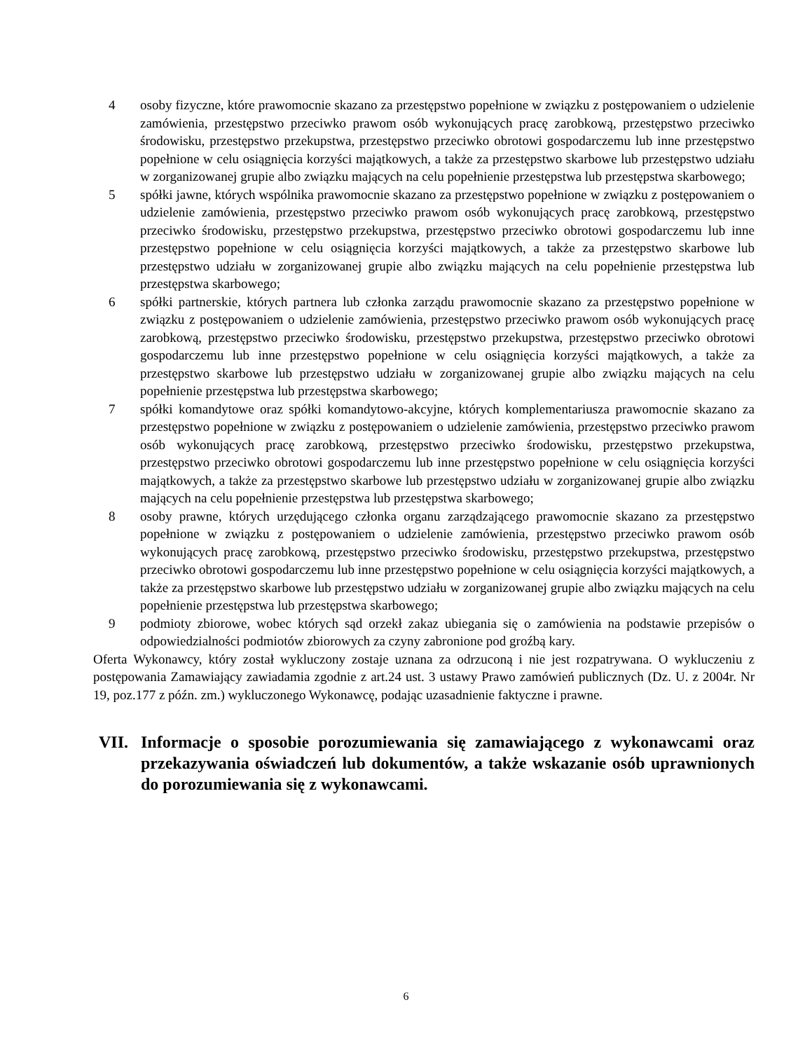4 osoby fizyczne, które prawomocnie skazano za przestępstwo popełnione w związku z postępowaniem o udzielenie zamówienia, przestępstwo przeciwko prawom osób wykonujących pracę zarobkową, przestępstwo przeciwko środowisku, przestępstwo przekupstwa, przestępstwo przeciwko obrotowi gospodarczemu lub inne przestępstwo popełnione w celu osiągnięcia korzyści majątkowych, a także za przestępstwo skarbowe lub przestępstwo udziału w zorganizowanej grupie albo związku mających na celu popełnienie przestępstwa lub przestępstwa skarbowego;
5 spółki jawne, których wspólnika prawomocnie skazano za przestępstwo popełnione w związku z postępowaniem o udzielenie zamówienia, przestępstwo przeciwko prawom osób wykonujących pracę zarobkową, przestępstwo przeciwko środowisku, przestępstwo przekupstwa, przestępstwo przeciwko obrotowi gospodarczemu lub inne przestępstwo popełnione w celu osiągnięcia korzyści majątkowych, a także za przestępstwo skarbowe lub przestępstwo udziału w zorganizowanej grupie albo związku mających na celu popełnienie przestępstwa lub przestępstwa skarbowego;
6 spółki partnerskie, których partnera lub członka zarządu prawomocnie skazano za przestępstwo popełnione w związku z postępowaniem o udzielenie zamówienia, przestępstwo przeciwko prawom osób wykonujących pracę zarobkową, przestępstwo przeciwko środowisku, przestępstwo przekupstwa, przestępstwo przeciwko obrotowi gospodarczemu lub inne przestępstwo popełnione w celu osiągnięcia korzyści majątkowych, a także za przestępstwo skarbowe lub przestępstwo udziału w zorganizowanej grupie albo związku mających na celu popełnienie przestępstwa lub przestępstwa skarbowego;
7 spółki komandytowe oraz spółki komandytowo-akcyjne, których komplementariusza prawomocnie skazano za przestępstwo popełnione w związku z postępowaniem o udzielenie zamówienia, przestępstwo przeciwko prawom osób wykonujących pracę zarobkową, przestępstwo przeciwko środowisku, przestępstwo przekupstwa, przestępstwo przeciwko obrotowi gospodarczemu lub inne przestępstwo popełnione w celu osiągnięcia korzyści majątkowych, a także za przestępstwo skarbowe lub przestępstwo udziału w zorganizowanej grupie albo związku mających na celu popełnienie przestępstwa lub przestępstwa skarbowego;
8 osoby prawne, których urzędującego członka organu zarządzającego prawomocnie skazano za przestępstwo popełnione w związku z postępowaniem o udzielenie zamówienia, przestępstwo przeciwko prawom osób wykonujących pracę zarobkową, przestępstwo przeciwko środowisku, przestępstwo przekupstwa, przestępstwo przeciwko obrotowi gospodarczemu lub inne przestępstwo popełnione w celu osiągnięcia korzyści majątkowych, a także za przestępstwo skarbowe lub przestępstwo udziału w zorganizowanej grupie albo związku mających na celu popełnienie przestępstwa lub przestępstwa skarbowego;
9 podmioty zbiorowe, wobec których sąd orzekł zakaz ubiegania się o zamówienia na podstawie przepisów o odpowiedzialności podmiotów zbiorowych za czyny zabronione pod groźbą kary.
Oferta Wykonawcy, który został wykluczony zostaje uznana za odrzuconą i nie jest rozpatrywana. O wykluczeniu z postępowania Zamawiający zawiadamia zgodnie z art.24 ust. 3 ustawy Prawo zamówień publicznych (Dz. U. z 2004r. Nr 19, poz.177 z późn. zm.) wykluczonego Wykonawcę, podając uzasadnienie faktyczne i prawne.
VII. Informacje o sposobie porozumiewania się zamawiającego z wykonawcami oraz przekazywania oświadczeń lub dokumentów, a także wskazanie osób uprawnionych do porozumiewania się z wykonawcami.
6